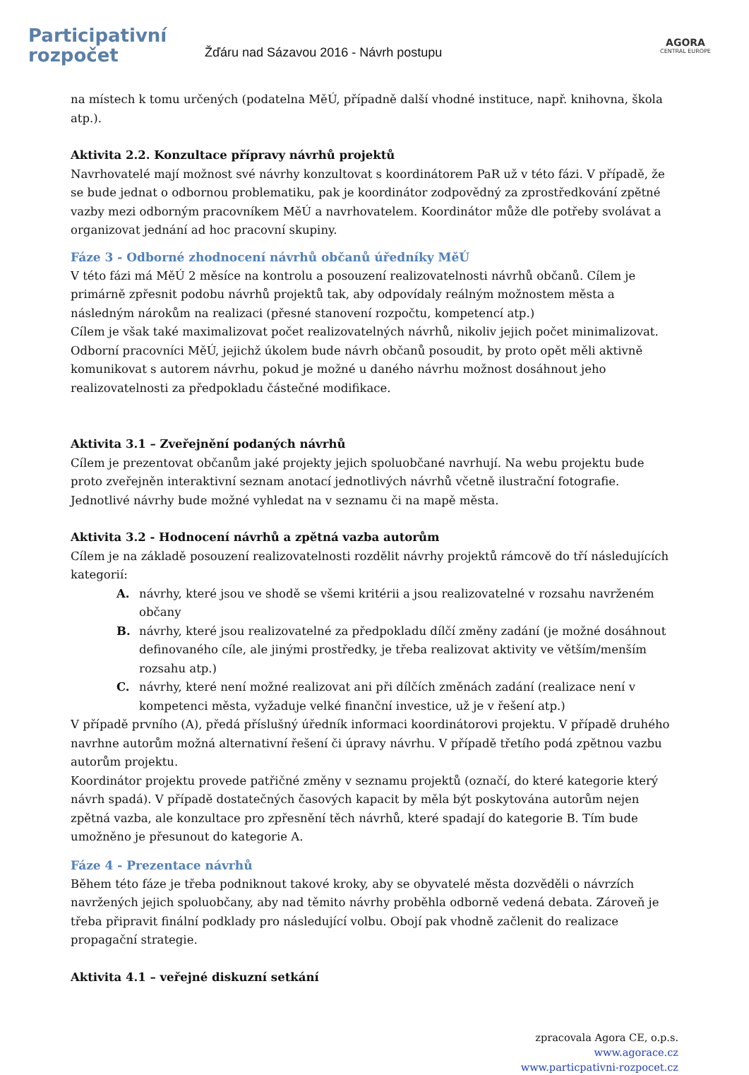Participativní
rozpočet
Žďáru nad Sázavou 2016 - Návrh postupu
AGORA
CENTRAL EUROPE
na místech k tomu určených (podatelna MěÚ, případně další vhodné instituce, např. knihovna, škola atp.).
Aktivita 2.2. Konzultace přípravy návrhů projektů
Navrhovatelé mají možnost své návrhy konzultovat s koordinátorem PaR už v této fázi. V případě, že se bude jednat o odbornou problematiku, pak je koordinátor zodpovědný za zprostředkování zpětné vazby mezi odborným pracovníkem MěÚ a navrhovatelem. Koordinátor může dle potřeby svolávat a organizovat jednání ad hoc pracovní skupiny.
Fáze 3 - Odborné zhodnocení návrhů občanů úředníky MěÚ
V této fázi má MěÚ 2 měsíce na kontrolu a posouzení realizovatelnosti návrhů občanů. Cílem je primárně zpřesnit podobu návrhů projektů tak, aby odpovídaly reálným možnostem města a následným nárokům na realizaci (přesné stanovení rozpočtu, kompetencí atp.)
Cílem je však také maximalizovat počet realizovatelných návrhů, nikoliv jejich počet minimalizovat. Odborní pracovníci MěÚ, jejichž úkolem bude návrh občanů posoudit, by proto opět měli aktivně komunikovat s autorem návrhu, pokud je možné u daného návrhu možnost dosáhnout jeho realizovatelnosti za předpokladu částečné modifikace.
Aktivita 3.1 – Zveřejnění podaných návrhů
Cílem je prezentovat občanům jaké projekty jejich spoluobčané navrhují. Na webu projektu bude proto zveřejněn interaktivní seznam anotací jednotlivých návrhů včetně ilustrační fotografie. Jednotlivé návrhy bude možné vyhledat na v seznamu či na mapě města.
Aktivita 3.2 - Hodnocení návrhů a zpětná vazba autorům
Cílem je na základě posouzení realizovatelnosti rozdělit návrhy projektů rámcově do tří následujících kategorií:
A. návrhy, které jsou ve shodě se všemi kritérii a jsou realizovatelné v rozsahu navrženém občany
B. návrhy, které jsou realizovatelné za předpokladu dílčí změny zadání (je možné dosáhnout definovaného cíle, ale jinými prostředky, je třeba realizovat aktivity ve větším/menším rozsahu atp.)
C. návrhy, které není možné realizovat ani při dílčích změnách zadání (realizace není v kompetenci města, vyžaduje velké finanční investice, už je v řešení atp.)
V případě prvního (A), předá příslušný úředník informaci koordinátorovi projektu. V případě druhého navrhne autorům možná alternativní řešení či úpravy návrhu. V případě třetího podá zpětnou vazbu autorům projektu.
Koordinátor projektu provede patřičné změny v seznamu projektů (označí, do které kategorie který návrh spadá). V případě dostatečných časových kapacit by měla být poskytována autorům nejen zpětná vazba, ale konzultace pro zpřesnění těch návrhů, které spadají do kategorie B. Tím bude umožněno je přesunout do kategorie A.
Fáze 4 - Prezentace návrhů
Během této fáze je třeba podniknout takové kroky, aby se obyvatelé města dozvěděli o návrzích navržených jejich spoluobčany, aby nad těmito návrhy proběhla odborně vedená debata. Zároveň je třeba připravit finální podklady pro následující volbu. Obojí pak vhodně začlenit do realizace propagační strategie.
Aktivita 4.1 – veřejné diskuzní setkání
zpracovala Agora CE, o.p.s.
www.agorace.cz
www.particpativni-rozpocet.cz